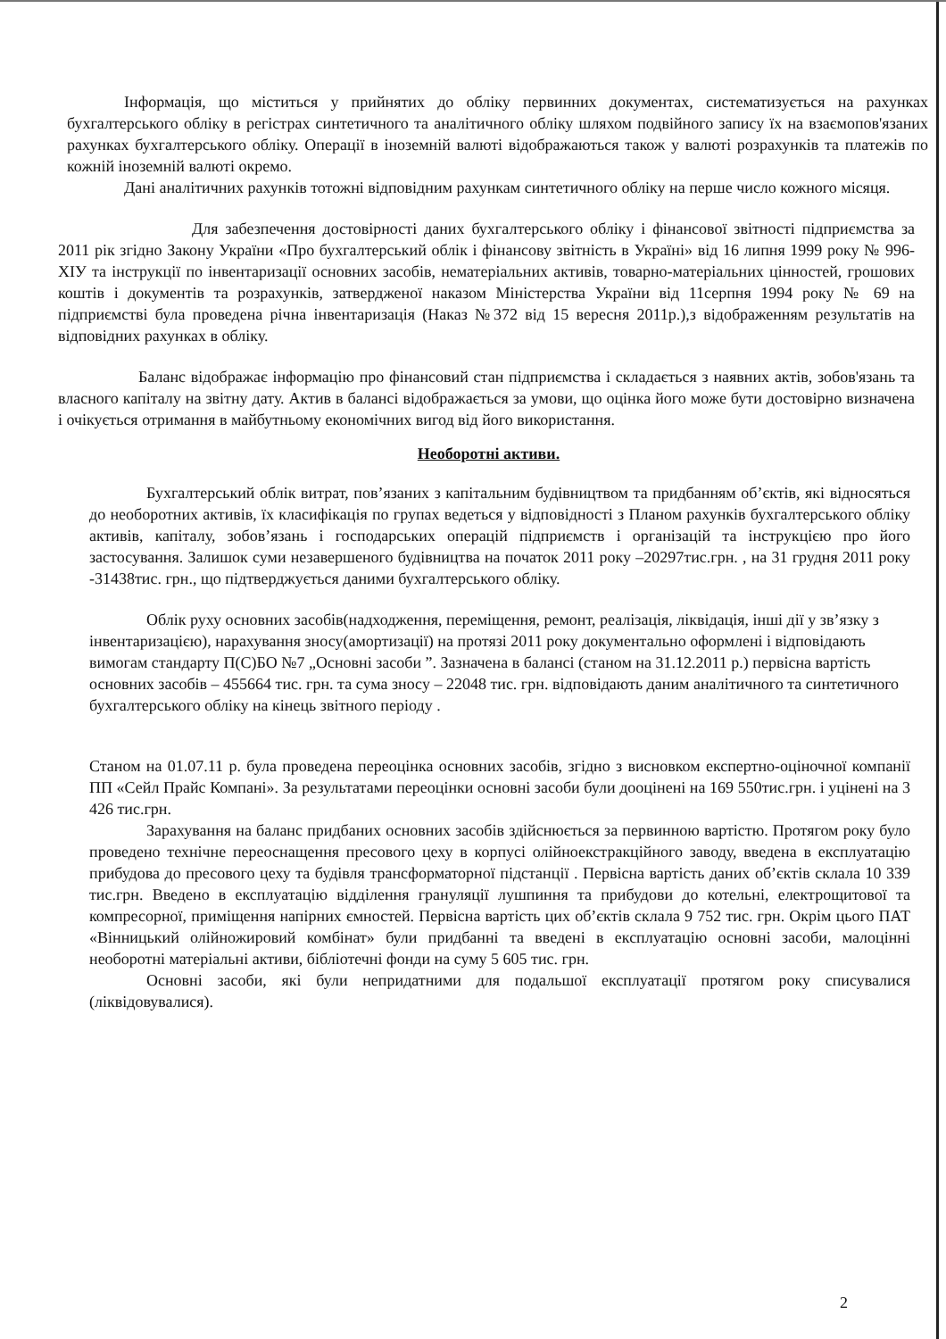Інформація, що міститься у прийнятих до обліку первинних документах, систематизується на рахунках бухгалтерського обліку в регістрах синтетичного та аналітичного обліку шляхом подвійного запису їх на взаємопов'язаних рахунках бухгалтерського обліку. Операції в іноземній валюті відображаються також у валюті розрахунків та платежів по кожній іноземній валюті окремо.
Дані аналітичних рахунків тотожні відповідним рахункам синтетичного обліку на перше число кожного місяця.
Для забезпечення достовірності даних бухгалтерського обліку і фінансової звітності підприємства за 2011 рік згідно Закону України «Про бухгалтерський облік і фінансову звітність в Україні» від 16 липня 1999 року № 996-XIУ та інструкції по інвентаризації основних засобів, нематеріальних активів, товарно-матеріальних цінностей, грошових коштів і документів та розрахунків, затвердженої наказом Міністерства України від 11серпня 1994 року № 69 на підприємстві була проведена річна інвентаризація (Наказ №372 від 15 вересня 2011р.),з відображенням результатів на відповідних рахунках в обліку.
Баланс відображає інформацію про фінансовий стан підприємства і складається з наявних актів, зобов'язань та власного капіталу на звітну дату. Актив в балансі відображається за умови, що оцінка його може бути достовірно визначена і очікується отримання в майбутньому економічних вигод від його використання.
Необоротні активи.
Бухгалтерський облік витрат, пов’язаних з капітальним будівництвом та придбанням об’єктів, які відносяться до необоротних активів, їх класифікація по групах ведеться у відповідності з Планом рахунків бухгалтерського обліку активів, капіталу, зобов’язань і господарських операцій підприємств і організацій та інструкцією про його застосування. Залишок суми незавершеного будівництва на початок 2011 року –20297тис.грн. , на 31 грудня 2011 року -31438тис. грн., що підтверджується даними бухгалтерського обліку.
Облік руху основних засобів(надходження, переміщення, ремонт, реалізація, ліквідація, інші дії у зв’язку з інвентаризацією), нарахування зносу(амортизації) на протязі 2011 року документально оформлені і відповідають вимогам стандарту П(С)БО №7 „Основні засоби ”. Зазначена в балансі (станом на 31.12.2011 р.) первісна вартість основних засобів – 455664 тис. грн. та сума зносу – 22048 тис. грн. відповідають даним аналітичного та синтетичного бухгалтерського обліку на кінець звітного періоду .
Станом на 01.07.11 р. була проведена переоцінка основних засобів, згідно з висновком експертно-оціночної компанії ПП «Сейл Прайс Компані». За результатами переоцінки основні засоби були дооцінені на 169 550тис.грн. і уцінені на 3 426 тис.грн.
Зарахування на баланс придбаних основних засобів здійснюється за первинною вартістю. Протягом року було проведено технічне переоснащення пресового цеху в корпусі олійноекстракційного заводу, введена в експлуатацію прибудова до пресового цеху та будівля трансформаторної підстанції . Первісна вартість даних об’єктів склала 10 339 тис.грн. Введено в експлуатацію відділення грануляції лушпиння та прибудови до котельні, електрощитової та компресорної, приміщення напірних ємностей. Первісна вартість цих об’єктів склала 9 752 тис. грн. Окрім цього ПАТ «Вінницький олійножировий комбінат» були придбанні та введені в експлуатацію основні засоби, малоцінні необоротні матеріальні активи, бібліотечні фонди на суму 5 605 тис. грн.
Основні засоби, які були непридатними для подальшої експлуатації протягом року списувалися (ліквідовувалися).
2